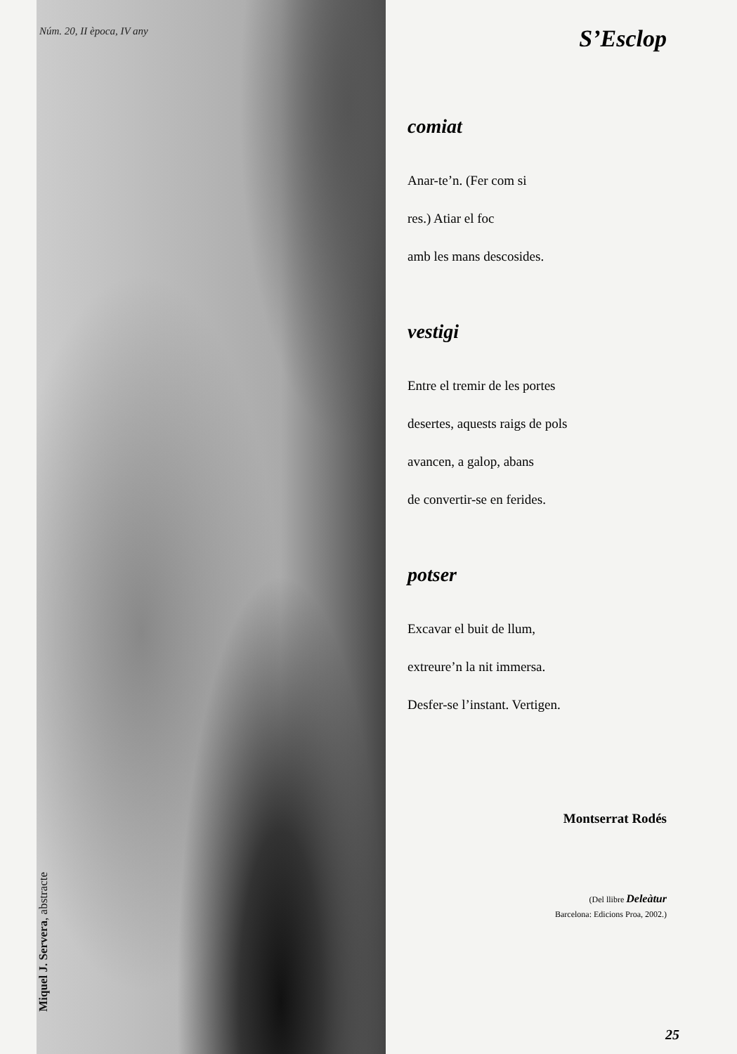Núm. 20, II època, IV any
Miquel J. Servera, abstracte
S’Esclop
comiat
Anar-te’n. (Fer com si
res.) Atiar el foc
amb les mans descosides.
vestigi
Entre el tremir de les portes
desertes, aquests raigs de pols
avancen, a galop, abans
de convertir-se en ferides.
potser
Excavar el buit de llum,
extreure’n la nit immersa.
Desfer-se l’instant. Vertigen.
Montserrat Rodés
(Del llibre Deleàtur
Barcelona: Edicions Proa, 2002.)
25